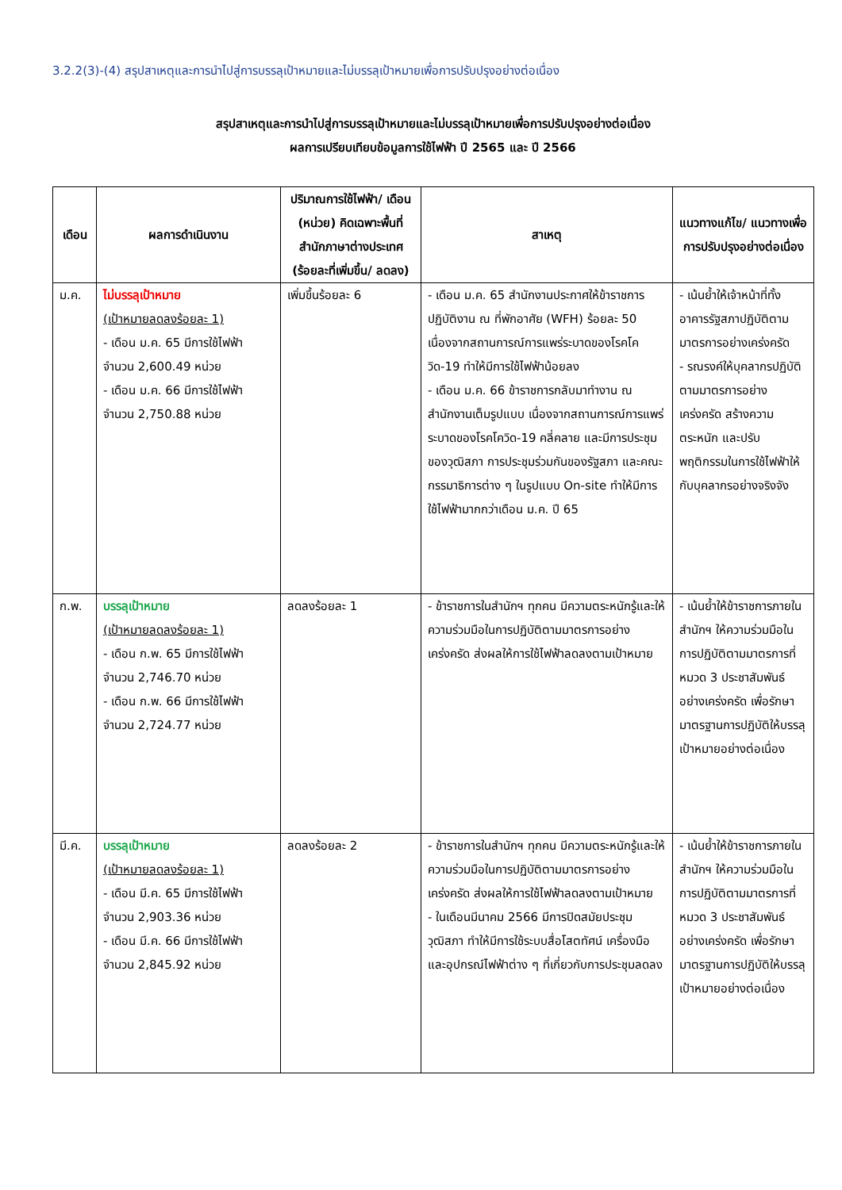3.2.2(3)-(4) สรุปสาเหตุและการนำไปสู่การบรรลุเป้าหมายและไม่บรรลุเป้าหมายเพื่อการปรับปรุงอย่างต่อเนื่อง
สรุปสาเหตุและการนำไปสู่การบรรลุเป้าหมายและไม่บรรลุเป้าหมายเพื่อการปรับปรุงอย่างต่อเนื่อง
ผลการเปรียบเทียบข้อมูลการใช้ไฟฟ้า ปี 2565 และ ปี 2566
| เดือน | ผลการดำเนินงาน | ปริมาณการใช้ไฟฟ้า/ เดือน (หน่วย) คิดเฉพาะพื้นที่สำนักภาษาต่างประเทศ (ร้อยละที่เพิ่มขึ้น/ ลดลง) | สาเหตุ | แนวทางแก้ไข/ แนวทางเพื่อการปรับปรุงอย่างต่อเนื่อง |
| --- | --- | --- | --- | --- |
| ม.ค. | ไม่บรรลุเป้าหมาย (เป้าหมายลดลงร้อยละ 1) - เดือน ม.ค. 65 มีการใช้ไฟฟ้า จำนวน 2,600.49 หน่วย - เดือน ม.ค. 66 มีการใช้ไฟฟ้า จำนวน 2,750.88 หน่วย | เพิ่มขึ้นร้อยละ 6 | - เดือน ม.ค. 65 สำนักงานประกาศให้ข้าราชการปฏิบัติงาน ณ ที่พักอาศัย (WFH) ร้อยละ 50 เนื่องจากสถานการณ์การแพร่ระบาดของโรคโควิด-19 ทำให้มีการใช้ไฟฟ้าน้อยลง - เดือน ม.ค. 66 ข้าราชการกลับมาทำงาน ณ สำนักงานเต็มรูปแบบ เนื่องจากสถานการณ์การแพร่ระบาดของโรคโควิด-19 คลี่คลาย และมีการประชุมของวุฒิสภา การประชุมร่วมกันของรัฐสภา และคณะกรรมาธิการต่าง ๆ ในรูปแบบ On-site ทำให้มีการใช้ไฟฟ้ามากกว่าเดือน ม.ค. ปี 65 | - เน้นย้ำให้เจ้าหน้าที่ทั้งอาคารรัฐสภาปฏิบัติตามมาตรการอย่างเคร่งครัด - รณรงค์ให้บุคลากรปฏิบัติตามมาตรการอย่างเคร่งครัด สร้างความตระหนัก และปรับพฤติกรรมในการใช้ไฟฟ้าให้กับบุคลากรอย่างจริงจัง |
| ก.พ. | บรรลุเป้าหมาย (เป้าหมายลดลงร้อยละ 1) - เดือน ก.พ. 65 มีการใช้ไฟฟ้า จำนวน 2,746.70 หน่วย - เดือน ก.พ. 66 มีการใช้ไฟฟ้า จำนวน 2,724.77 หน่วย | ลดลงร้อยละ 1 | - ข้าราชการในสำนักฯ ทุกคน มีความตระหนักรู้และให้ความร่วมมือในการปฏิบัติตามมาตรการอย่างเคร่งครัด ส่งผลให้การใช้ไฟฟ้าลดลงตามเป้าหมาย | - เน้นย้ำให้ข้าราชการภายในสำนักฯ ให้ความร่วมมือในการปฏิบัติตามมาตรการที่ หมวด 3 ประชาสัมพันธ์ อย่างเคร่งครัด เพื่อรักษามาตรฐานการปฏิบัติให้บรรลุเป้าหมายอย่างต่อเนื่อง |
| มี.ค. | บรรลุเป้าหมาย (เป้าหมายลดลงร้อยละ 1) - เดือน มี.ค. 65 มีการใช้ไฟฟ้า จำนวน 2,903.36 หน่วย - เดือน มี.ค. 66 มีการใช้ไฟฟ้า จำนวน 2,845.92 หน่วย | ลดลงร้อยละ 2 | - ข้าราชการในสำนักฯ ทุกคน มีความตระหนักรู้และให้ความร่วมมือในการปฏิบัติตามมาตรการอย่างเคร่งครัด ส่งผลให้การใช้ไฟฟ้าลดลงตามเป้าหมาย - ในเดือนมีนาคม 2566 มีการปิดสมัยประชุมวุฒิสภา ทำให้มีการใช้ระบบสื่อโสตทัศน์ เครื่องมือ และอุปกรณ์ไฟฟ้าต่าง ๆ ที่เกี่ยวกับการประชุมลดลง | - เน้นย้ำให้ข้าราชการภายในสำนักฯ ให้ความร่วมมือในการปฏิบัติตามมาตรการที่ หมวด 3 ประชาสัมพันธ์ อย่างเคร่งครัด เพื่อรักษามาตรฐานการปฏิบัติให้บรรลุเป้าหมายอย่างต่อเนื่อง |